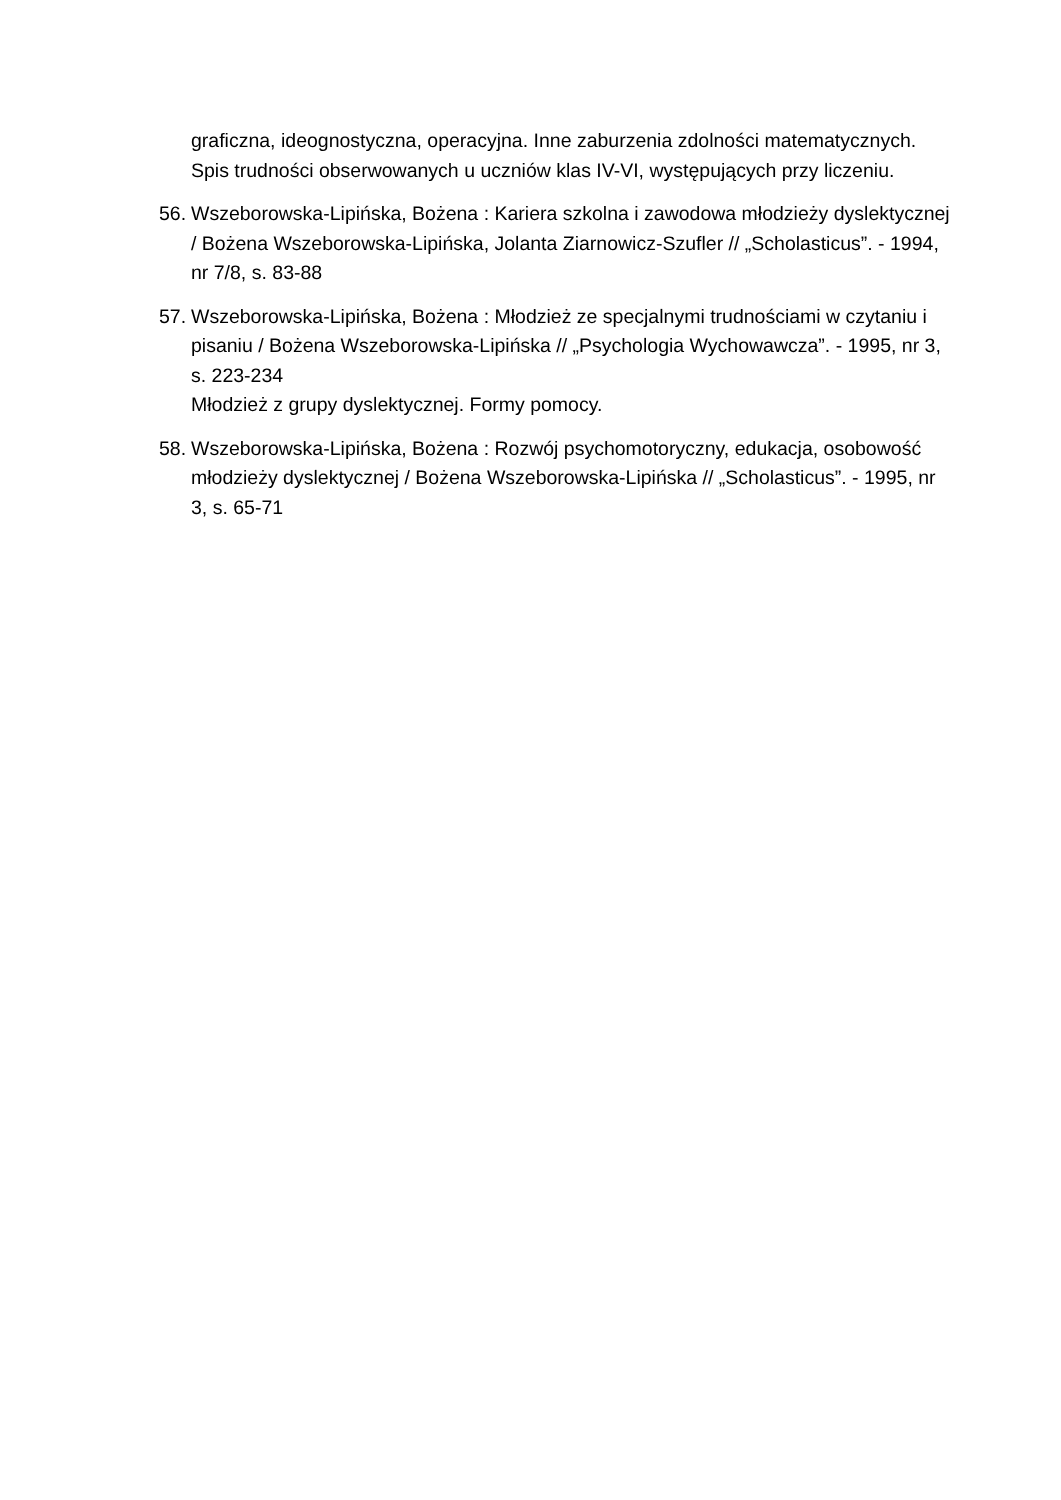graficzna, ideognostyczna, operacyjna. Inne zaburzenia zdolności matematycznych. Spis trudności obserwowanych u uczniów klas IV-VI, występujących przy liczeniu.
56.
Wszeborowska-Lipińska, Bożena : Kariera szkolna i zawodowa młodzieży dyslektycznej / Bożena Wszeborowska-Lipińska, Jolanta Ziarnowicz-Szufler // „Scholasticus”. - 1994, nr 7/8, s. 83-88
57.
Wszeborowska-Lipińska, Bożena : Młodzież ze specjalnymi trudnościami w czytaniu i pisaniu / Bożena Wszeborowska-Lipińska // „Psychologia Wychowawcza”. - 1995, nr 3, s. 223-234
Młodzież z grupy dyslektycznej. Formy pomocy.
58.
Wszeborowska-Lipińska, Bożena : Rozwój psychomotoryczny, edukacja, osobowość młodzieży dyslektycznej / Bożena Wszeborowska-Lipińska // „Scholasticus”. - 1995, nr 3, s. 65-71